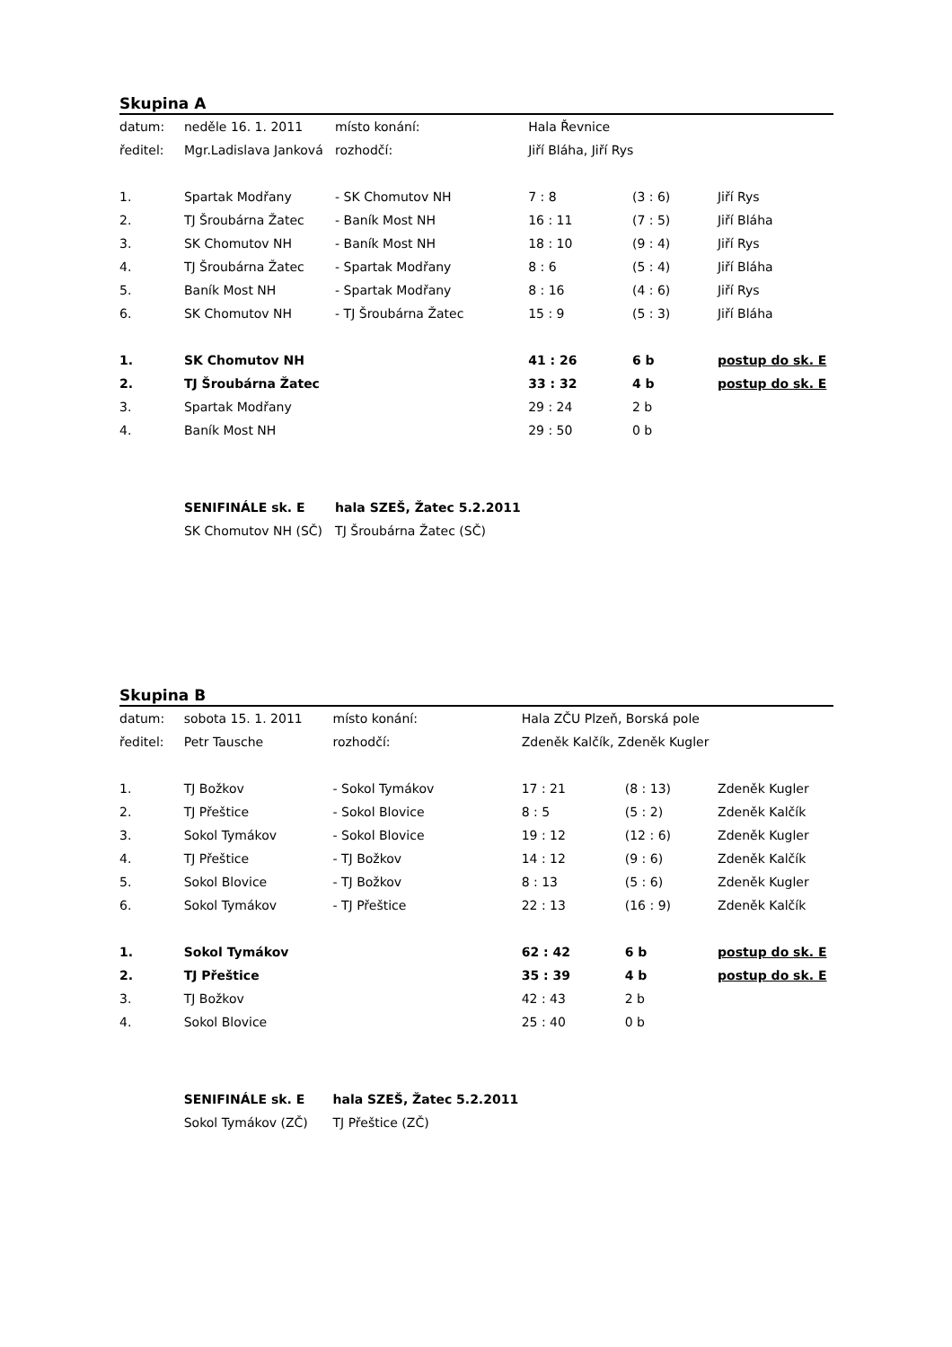Skupina A
| datum: | neděle 16. 1. 2011 | místo konání: | | Hala Řevnice | | | | |
| ředitel: | Mgr.Ladislava Janková | rozhodčí: | | Jiří Bláha, Jiří Rys | | | | |
| 1. | Spartak Modřany | - SK Chomutov NH | | 7 : 8 | | (3 : 6) | | Jiří Rys |
| 2. | TJ Šroubárna Žatec | - Baník Most NH | | 16 : 11 | | (7 : 5) | | Jiří Bláha |
| 3. | SK Chomutov NH | - Baník Most NH | | 18 : 10 | | (9 : 4) | | Jiří Rys |
| 4. | TJ Šroubárna Žatec | - Spartak Modřany | | 8 : 6 | | (5 : 4) | | Jiří Bláha |
| 5. | Baník Most NH | - Spartak Modřany | | 8 : 16 | | (4 : 6) | | Jiří Rys |
| 6. | SK Chomutov NH | - TJ Šroubárna Žatec | | 15 : 9 | | (5 : 3) | | Jiří Bláha |
| 1. | SK Chomutov NH | | | 41 : 26 | | 6 b | | postup do sk. E |
| 2. | TJ Šroubárna Žatec | | | 33 : 32 | | 4 b | | postup do sk. E |
| 3. | Spartak Modřany | | | 29 : 24 | | 2 b | | |
| 4. | Baník Most NH | | | 29 : 50 | | 0 b | | |
| | SENIFINÁLE sk. E | hala SZEŠ, Žatec 5.2.2011 | | | | | | |
| | SK Chomutov NH (SČ) | TJ Šroubárna Žatec (SČ) | | | | | | |
Skupina B
| datum: | sobota 15. 1. 2011 | místo konání: | | Hala ZČU Plzeň, Borská pole | | | | |
| ředitel: | Petr Tausche | rozhodčí: | | Zdeněk Kalčík, Zdeněk Kugler | | | | |
| 1. | TJ Božkov | - Sokol Tymákov | | 17 : 21 | | (8 : 13) | | Zdeněk Kugler |
| 2. | TJ Přeštice | - Sokol Blovice | | 8 : 5 | | (5 : 2) | | Zdeněk Kalčík |
| 3. | Sokol Tymákov | - Sokol Blovice | | 19 : 12 | | (12 : 6) | | Zdeněk Kugler |
| 4. | TJ Přeštice | - TJ Božkov | | 14 : 12 | | (9 : 6) | | Zdeněk Kalčík |
| 5. | Sokol Blovice | - TJ Božkov | | 8 : 13 | | (5 : 6) | | Zdeněk Kugler |
| 6. | Sokol Tymákov | - TJ Přeštice | | 22 : 13 | | (16 : 9) | | Zdeněk Kalčík |
| 1. | Sokol Tymákov | | | 62 : 42 | | 6 b | | postup do sk. E |
| 2. | TJ Přeštice | | | 35 : 39 | | 4 b | | postup do sk. E |
| 3. | TJ Božkov | | | 42 : 43 | | 2 b | | |
| 4. | Sokol Blovice | | | 25 : 40 | | 0 b | | |
| | SENIFINÁLE sk. E | hala SZEŠ, Žatec 5.2.2011 | | | | | | |
| | Sokol Tymákov (ZČ) | TJ Přeštice (ZČ) | | | | | | |